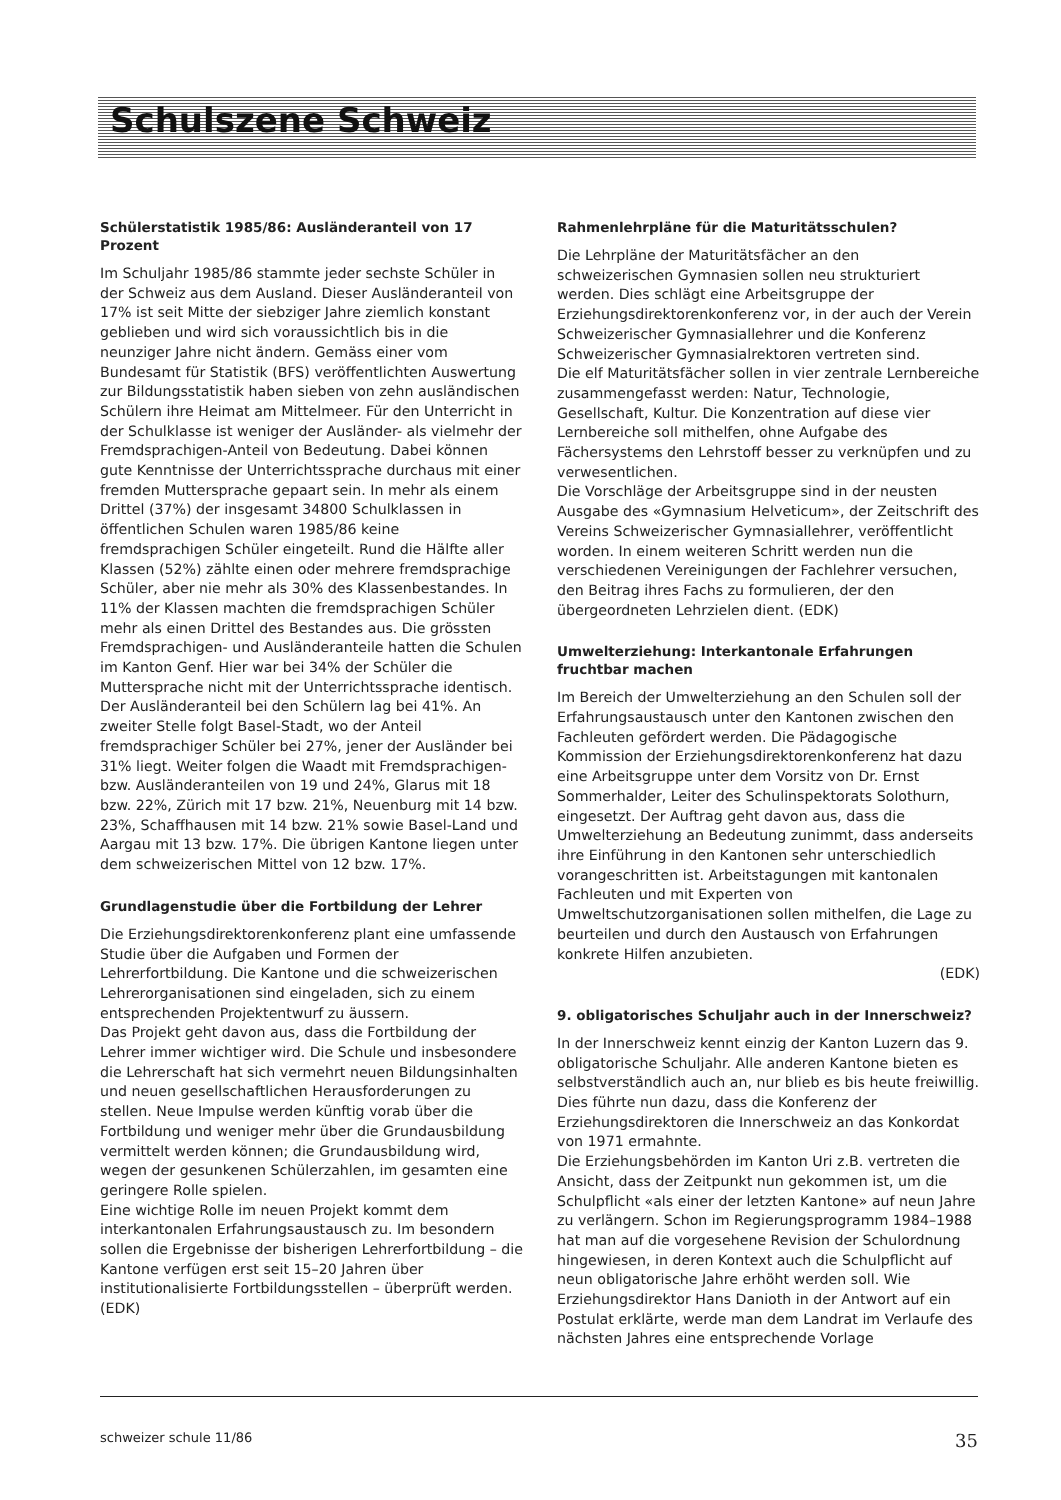Schulszene Schweiz
Schülerstatistik 1985/86: Ausländeranteil von 17 Prozent
Im Schuljahr 1985/86 stammte jeder sechste Schüler in der Schweiz aus dem Ausland. Dieser Ausländeranteil von 17% ist seit Mitte der siebziger Jahre ziemlich konstant geblieben und wird sich voraussichtlich bis in die neunziger Jahre nicht ändern. Gemäss einer vom Bundesamt für Statistik (BFS) veröffentlichten Auswertung zur Bildungsstatistik haben sieben von zehn ausländischen Schülern ihre Heimat am Mittelmeer. Für den Unterricht in der Schulklasse ist weniger der Ausländer- als vielmehr der Fremdsprachigen-Anteil von Bedeutung. Dabei können gute Kenntnisse der Unterrichtssprache durchaus mit einer fremden Muttersprache gepaart sein. In mehr als einem Drittel (37%) der insgesamt 34800 Schulklassen in öffentlichen Schulen waren 1985/86 keine fremdsprachigen Schüler eingeteilt. Rund die Hälfte aller Klassen (52%) zählte einen oder mehrere fremdsprachige Schüler, aber nie mehr als 30% des Klassenbestandes. In 11% der Klassen machten die fremdsprachigen Schüler mehr als einen Drittel des Bestandes aus. Die grössten Fremdsprachigen- und Ausländeranteile hatten die Schulen im Kanton Genf. Hier war bei 34% der Schüler die Muttersprache nicht mit der Unterrichtssprache identisch. Der Ausländeranteil bei den Schülern lag bei 41%. An zweiter Stelle folgt Basel-Stadt, wo der Anteil fremdsprachiger Schüler bei 27%, jener der Ausländer bei 31% liegt. Weiter folgen die Waadt mit Fremdsprachigen- bzw. Ausländeranteilen von 19 und 24%, Glarus mit 18 bzw. 22%, Zürich mit 17 bzw. 21%, Neuenburg mit 14 bzw. 23%, Schaffhausen mit 14 bzw. 21% sowie Basel-Land und Aargau mit 13 bzw. 17%. Die übrigen Kantone liegen unter dem schweizerischen Mittel von 12 bzw. 17%.
Grundlagenstudie über die Fortbildung der Lehrer
Die Erziehungsdirektorenkonferenz plant eine umfassende Studie über die Aufgaben und Formen der Lehrerfortbildung. Die Kantone und die schweizerischen Lehrerorganisationen sind eingeladen, sich zu einem entsprechenden Projektentwurf zu äussern.
Das Projekt geht davon aus, dass die Fortbildung der Lehrer immer wichtiger wird. Die Schule und insbesondere die Lehrerschaft hat sich vermehrt neuen Bildungsinhalten und neuen gesellschaftlichen Herausforderungen zu stellen. Neue Impulse werden künftig vorab über die Fortbildung und weniger mehr über die Grundausbildung vermittelt werden können; die Grundausbildung wird, wegen der gesunkenen Schülerzahlen, im gesamten eine geringere Rolle spielen.
Eine wichtige Rolle im neuen Projekt kommt dem interkantonalen Erfahrungsaustausch zu. Im besondern sollen die Ergebnisse der bisherigen Lehrerfortbildung – die Kantone verfügen erst seit 15–20 Jahren über institutionalisierte Fortbildungsstellen – überprüft werden. (EDK)
Rahmenlehrpläne für die Maturitätsschulen?
Die Lehrpläne der Maturitätsfächer an den schweizerischen Gymnasien sollen neu strukturiert werden. Dies schlägt eine Arbeitsgruppe der Erziehungsdirektorenkonferenz vor, in der auch der Verein Schweizerischer Gymnasiallehrer und die Konferenz Schweizerischer Gymnasialrektoren vertreten sind.
Die elf Maturitätsfächer sollen in vier zentrale Lernbereiche zusammengefasst werden: Natur, Technologie, Gesellschaft, Kultur. Die Konzentration auf diese vier Lernbereiche soll mithelfen, ohne Aufgabe des Fächersystems den Lehrstoff besser zu verknüpfen und zu verwesentlichen.
Die Vorschläge der Arbeitsgruppe sind in der neusten Ausgabe des «Gymnasium Helveticum», der Zeitschrift des Vereins Schweizerischer Gymnasiallehrer, veröffentlicht worden. In einem weiteren Schritt werden nun die verschiedenen Vereinigungen der Fachlehrer versuchen, den Beitrag ihres Fachs zu formulieren, der den übergeordneten Lehrzielen dient. (EDK)
Umwelterziehung: Interkantonale Erfahrungen fruchtbar machen
Im Bereich der Umwelterziehung an den Schulen soll der Erfahrungsaustausch unter den Kantonen zwischen den Fachleuten gefördert werden. Die Pädagogische Kommission der Erziehungsdirektorenkonferenz hat dazu eine Arbeitsgruppe unter dem Vorsitz von Dr. Ernst Sommerhalder, Leiter des Schulinspektorats Solothurn, eingesetzt. Der Auftrag geht davon aus, dass die Umwelterziehung an Bedeutung zunimmt, dass anderseits ihre Einführung in den Kantonen sehr unterschiedlich vorangeschritten ist. Arbeitstagungen mit kantonalen Fachleuten und mit Experten von Umweltschutzorganisationen sollen mithelfen, die Lage zu beurteilen und durch den Austausch von Erfahrungen konkrete Hilfen anzubieten.
(EDK)
9. obligatorisches Schuljahr auch in der Innerschweiz?
In der Innerschweiz kennt einzig der Kanton Luzern das 9. obligatorische Schuljahr. Alle anderen Kantone bieten es selbstverständlich auch an, nur blieb es bis heute freiwillig. Dies führte nun dazu, dass die Konferenz der Erziehungsdirektoren die Innerschweiz an das Konkordat von 1971 ermahnte.
Die Erziehungsbehörden im Kanton Uri z.B. vertreten die Ansicht, dass der Zeitpunkt nun gekommen ist, um die Schulpflicht «als einer der letzten Kantone» auf neun Jahre zu verlängern. Schon im Regierungsprogramm 1984–1988 hat man auf die vorgesehene Revision der Schulordnung hingewiesen, in deren Kontext auch die Schulpflicht auf neun obligatorische Jahre erhöht werden soll. Wie Erziehungsdirektor Hans Danioth in der Antwort auf ein Postulat erklärte, werde man dem Landrat im Verlaufe des nächsten Jahres eine entsprechende Vorlage
schweizer schule 11/86 35